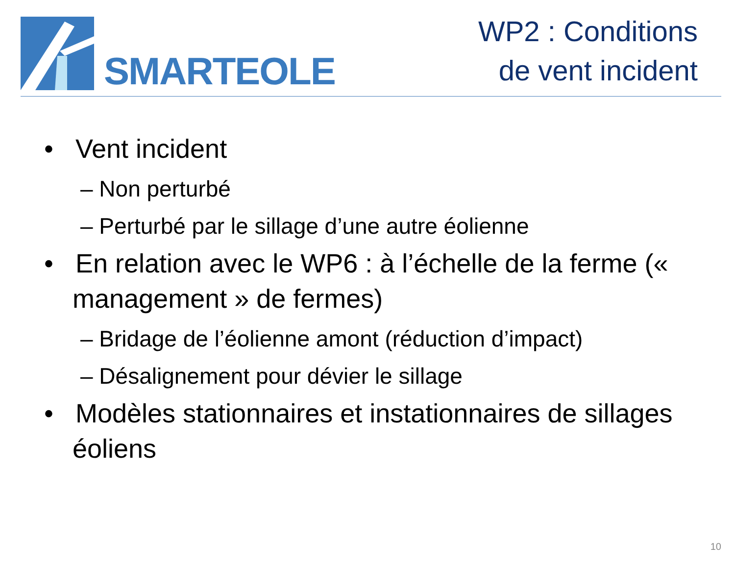SMARTEOLE
WP2 : Conditions
de vent incident
• Vent incident
– Non perturbé
– Perturbé par le sillage d’une autre éolienne
• En relation avec le WP6 : à l’échelle de la ferme (« management » de fermes)
– Bridage de l’éolienne amont (réduction d’impact)
– Désalignement pour dévier le sillage
• Modèles stationnaires et instationnaires de sillages éoliens
10